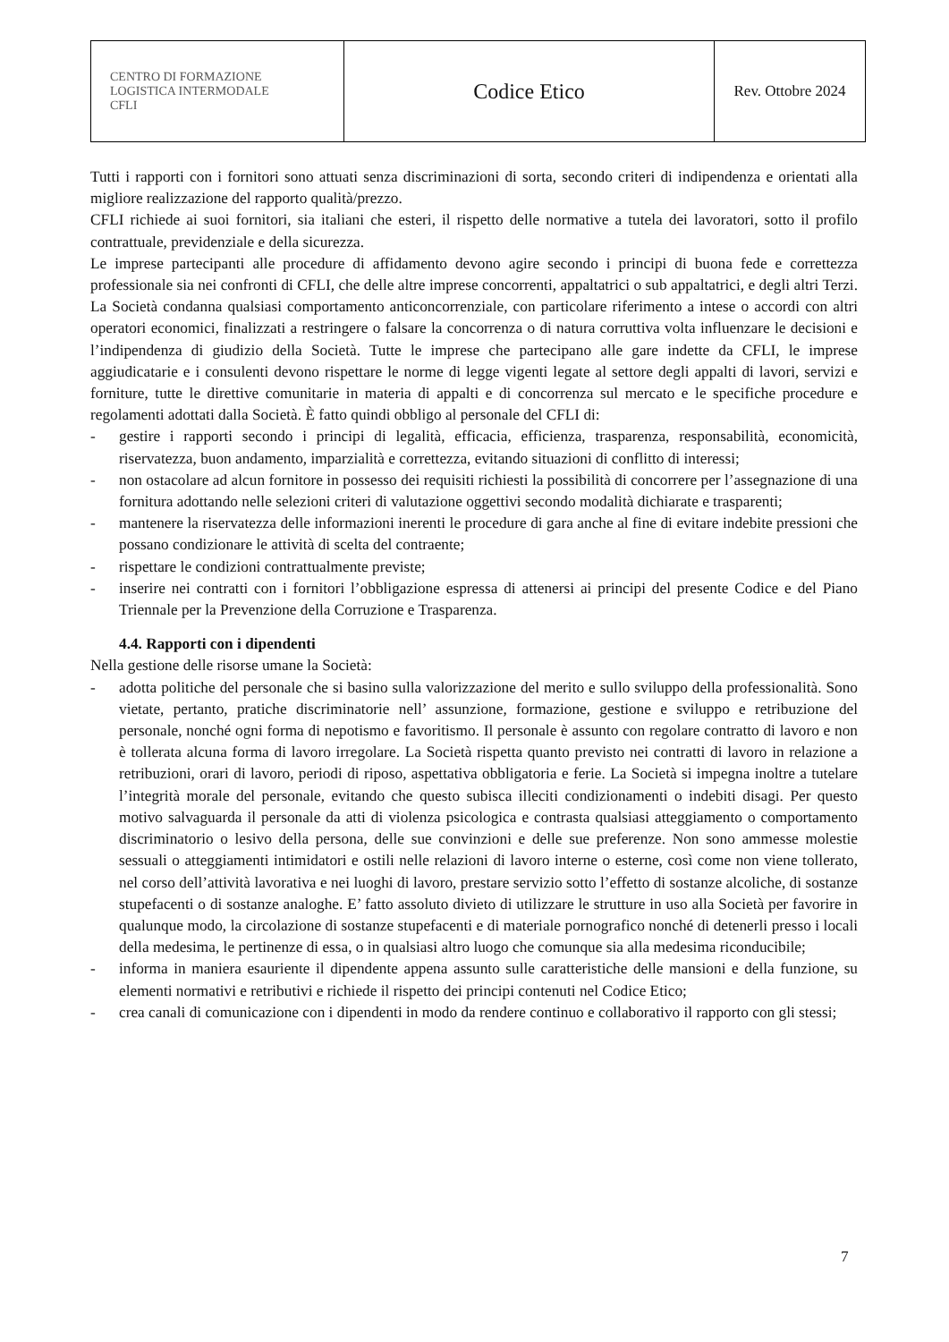| CENTRO DI FORMAZIONE LOGISTICA INTERMODALE CFLI | Codice Etico | Rev. Ottobre 2024 |
Tutti i rapporti con i fornitori sono attuati senza discriminazioni di sorta, secondo criteri di indipendenza e orientati alla migliore realizzazione del rapporto qualità/prezzo.
CFLI richiede ai suoi fornitori, sia italiani che esteri, il rispetto delle normative a tutela dei lavoratori, sotto il profilo contrattuale, previdenziale e della sicurezza.
Le imprese partecipanti alle procedure di affidamento devono agire secondo i principi di buona fede e correttezza professionale sia nei confronti di CFLI, che delle altre imprese concorrenti, appaltatrici o sub appaltatrici, e degli altri Terzi. La Società condanna qualsiasi comportamento anticoncorrenziale, con particolare riferimento a intese o accordi con altri operatori economici, finalizzati a restringere o falsare la concorrenza o di natura corruttiva volta influenzare le decisioni e l’indipendenza di giudizio della Società. Tutte le imprese che partecipano alle gare indette da CFLI, le imprese aggiudicatarie e i consulenti devono rispettare le norme di legge vigenti legate al settore degli appalti di lavori, servizi e forniture, tutte le direttive comunitarie in materia di appalti e di concorrenza sul mercato e le specifiche procedure e regolamenti adottati dalla Società. È fatto quindi obbligo al personale del CFLI di:
- gestire i rapporti secondo i principi di legalità, efficacia, efficienza, trasparenza, responsabilità, economicità, riservatezza, buon andamento, imparzialità e correttezza, evitando situazioni di conflitto di interessi;
- non ostacolare ad alcun fornitore in possesso dei requisiti richiesti la possibilità di concorrere per l’assegnazione di una fornitura adottando nelle selezioni criteri di valutazione oggettivi secondo modalità dichiarate e trasparenti;
- mantenere la riservatezza delle informazioni inerenti le procedure di gara anche al fine di evitare indebite pressioni che possano condizionare le attività di scelta del contraente;
- rispettare le condizioni contrattualmente previste;
- inserire nei contratti con i fornitori l’obbligazione espressa di attenersi ai principi del presente Codice e del Piano Triennale per la Prevenzione della Corruzione e Trasparenza.
4.4. Rapporti con i dipendenti
Nella gestione delle risorse umane la Società:
- adotta politiche del personale che si basino sulla valorizzazione del merito e sullo sviluppo della professionalità. Sono vietate, pertanto, pratiche discriminatorie nell’ assunzione, formazione, gestione e sviluppo e retribuzione del personale, nonché ogni forma di nepotismo e favoritismo. Il personale è assunto con regolare contratto di lavoro e non è tollerata alcuna forma di lavoro irregolare. La Società rispetta quanto previsto nei contratti di lavoro in relazione a retribuzioni, orari di lavoro, periodi di riposo, aspettativa obbligatoria e ferie. La Società si impegna inoltre a tutelare l’integrità morale del personale, evitando che questo subisca illeciti condizionamenti o indebiti disagi. Per questo motivo salvaguarda il personale da atti di violenza psicologica e contrasta qualsiasi atteggiamento o comportamento discriminatorio o lesivo della persona, delle sue convinzioni e delle sue preferenze. Non sono ammesse molestie sessuali o atteggiamenti intimidatori e ostili nelle relazioni di lavoro interne o esterne, così come non viene tollerato, nel corso dell’attività lavorativa e nei luoghi di lavoro, prestare servizio sotto l’effetto di sostanze alcoliche, di sostanze stupefacenti o di sostanze analoghe. E’ fatto assoluto divieto di utilizzare le strutture in uso alla Società per favorire in qualunque modo, la circolazione di sostanze stupefacenti e di materiale pornografico nonché di detenerli presso i locali della medesima, le pertinenze di essa, o in qualsiasi altro luogo che comunque sia alla medesima riconducibile;
- informa in maniera esauriente il dipendente appena assunto sulle caratteristiche delle mansioni e della funzione, su elementi normativi e retributivi e richiede il rispetto dei principi contenuti nel Codice Etico;
- crea canali di comunicazione con i dipendenti in modo da rendere continuo e collaborativo il rapporto con gli stessi;
7